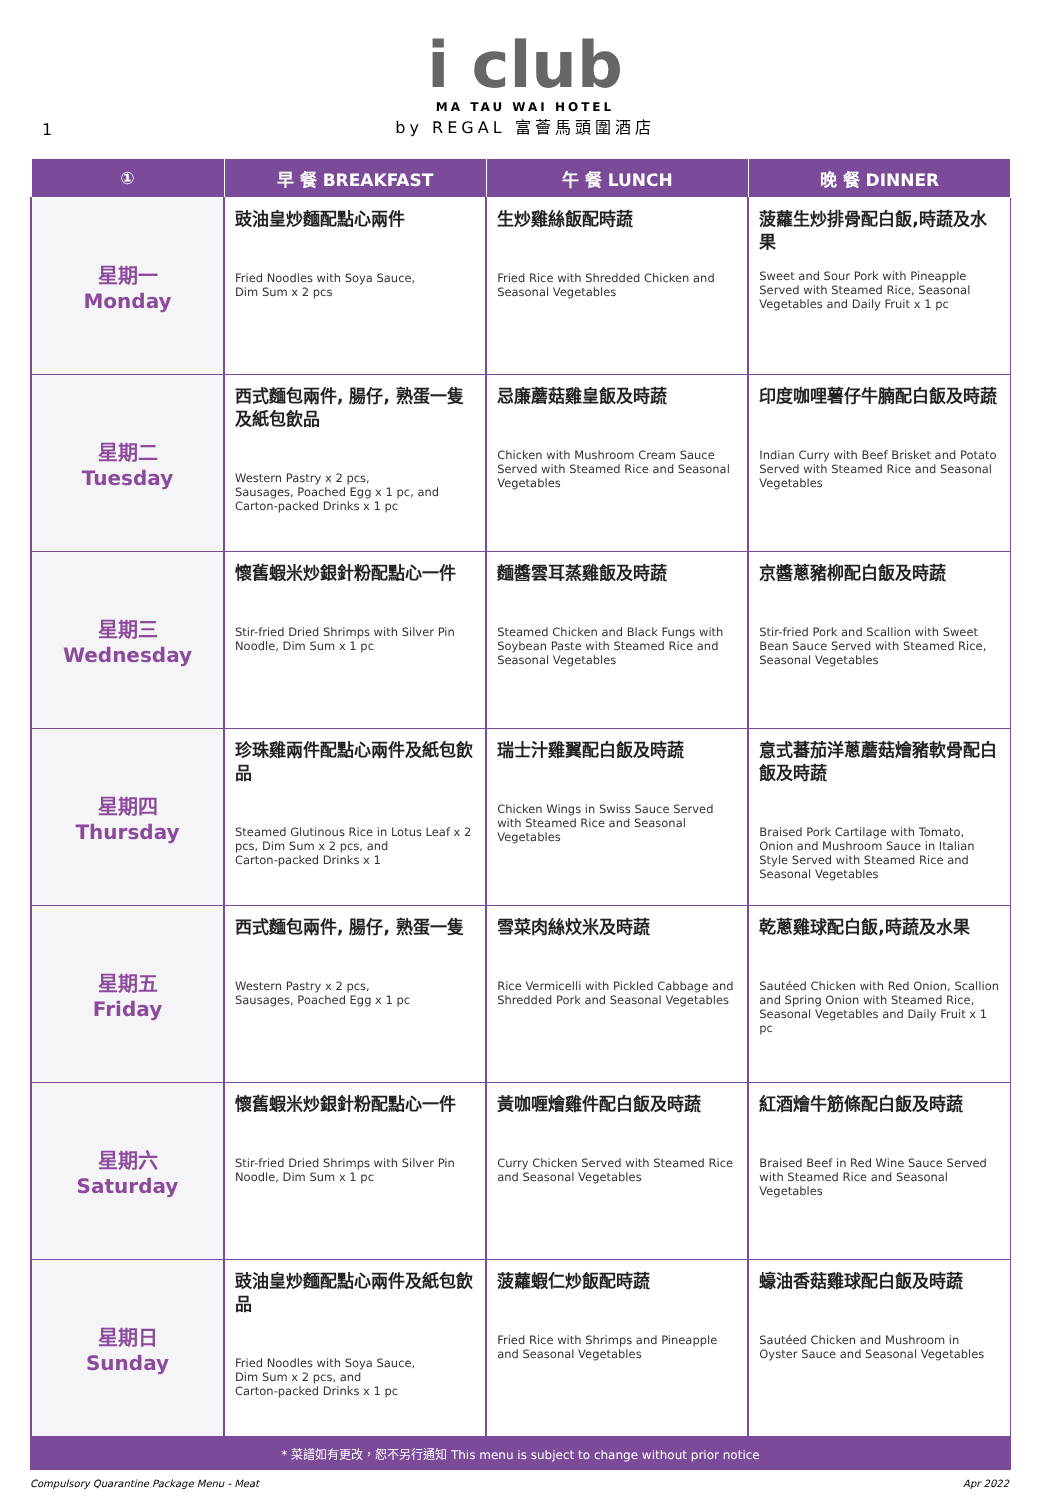1
i club
MA TAU WAI HOTEL
by REGAL 富薈馬頭圍酒店
| ① | 早 餐 BREAKFAST | 午 餐 LUNCH | 晚 餐 DINNER |
| --- | --- | --- | --- |
| 星期一 Monday | 豉油皇炒麵配點心兩件 Fried Noodles with Soya Sauce, Dim Sum x 2 pcs | 生炒雞絲飯配時蔬 Fried Rice with Shredded Chicken and Seasonal Vegetables | 菠蘿生炒排骨配白飯,時蔬及水果 Sweet and Sour Pork with Pineapple Served with Steamed Rice, Seasonal Vegetables and Daily Fruit x 1 pc |
| 星期二 Tuesday | 西式麵包兩件, 腸仔, 熟蛋一隻及紙包飲品 Western Pastry x 2 pcs, Sausages, Poached Egg x 1 pc, and Carton-packed Drinks x 1 pc | 忌廉蘑菇雞皇飯及時蔬 Chicken with Mushroom Cream Sauce Served with Steamed Rice and Seasonal Vegetables | 印度咖哩薯仔牛腩配白飯及時蔬 Indian Curry with Beef Brisket and Potato Served with Steamed Rice and Seasonal Vegetables |
| 星期三 Wednesday | 懷舊蝦米炒銀針粉配點心一件 Stir-fried Dried Shrimps with Silver Pin Noodle, Dim Sum x 1 pc | 麵醬雲耳蒸雞飯及時蔬 Steamed Chicken and Black Fungs with Soybean Paste with Steamed Rice and Seasonal Vegetables | 京醬蔥豬柳配白飯及時蔬 Stir-fried Pork and Scallion with Sweet Bean Sauce Served with Steamed Rice, Seasonal Vegetables |
| 星期四 Thursday | 珍珠雞兩件配點心兩件及紙包飲品 Steamed Glutinous Rice in Lotus Leaf x 2 pcs, Dim Sum x 2 pcs, and Carton-packed Drinks x 1 | 瑞士汁雞翼配白飯及時蔬 Chicken Wings in Swiss Sauce Served with Steamed Rice and Seasonal Vegetables | 意式蕃茄洋蔥蘑菇燴豬軟骨配白飯及時蔬 Braised Pork Cartilage with Tomato, Onion and Mushroom Sauce in Italian Style Served with Steamed Rice and Seasonal Vegetables |
| 星期五 Friday | 西式麵包兩件, 腸仔, 熟蛋一隻 Western Pastry x 2 pcs, Sausages, Poached Egg x 1 pc | 雪菜肉絲炆米及時蔬 Rice Vermicelli with Pickled Cabbage and Shredded Pork and Seasonal Vegetables | 乾蔥雞球配白飯,時蔬及水果 Sautéed Chicken with Red Onion, Scallion and Spring Onion with Steamed Rice, Seasonal Vegetables and Daily Fruit x 1 pc |
| 星期六 Saturday | 懷舊蝦米炒銀針粉配點心一件 Stir-fried Dried Shrimps with Silver Pin Noodle, Dim Sum x 1 pc | 黃咖喱燴雞件配白飯及時蔬 Curry Chicken Served with Steamed Rice and Seasonal Vegetables | 紅酒燴牛筋條配白飯及時蔬 Braised Beef in Red Wine Sauce Served with Steamed Rice and Seasonal Vegetables |
| 星期日 Sunday | 豉油皇炒麵配點心兩件及紙包飲品 Fried Noodles with Soya Sauce, Dim Sum x 2 pcs, and Carton-packed Drinks x 1 pc | 菠蘿蝦仁炒飯配時蔬 Fried Rice with Shrimps and Pineapple and Seasonal Vegetables | 蠔油香菇雞球配白飯及時蔬 Sautéed Chicken and Mushroom in Oyster Sauce and Seasonal Vegetables |
* 菜譜如有更改，恕不另行通知 This menu is subject to change without prior notice
Compulsory Quarantine Package Menu - Meat Apr 2022